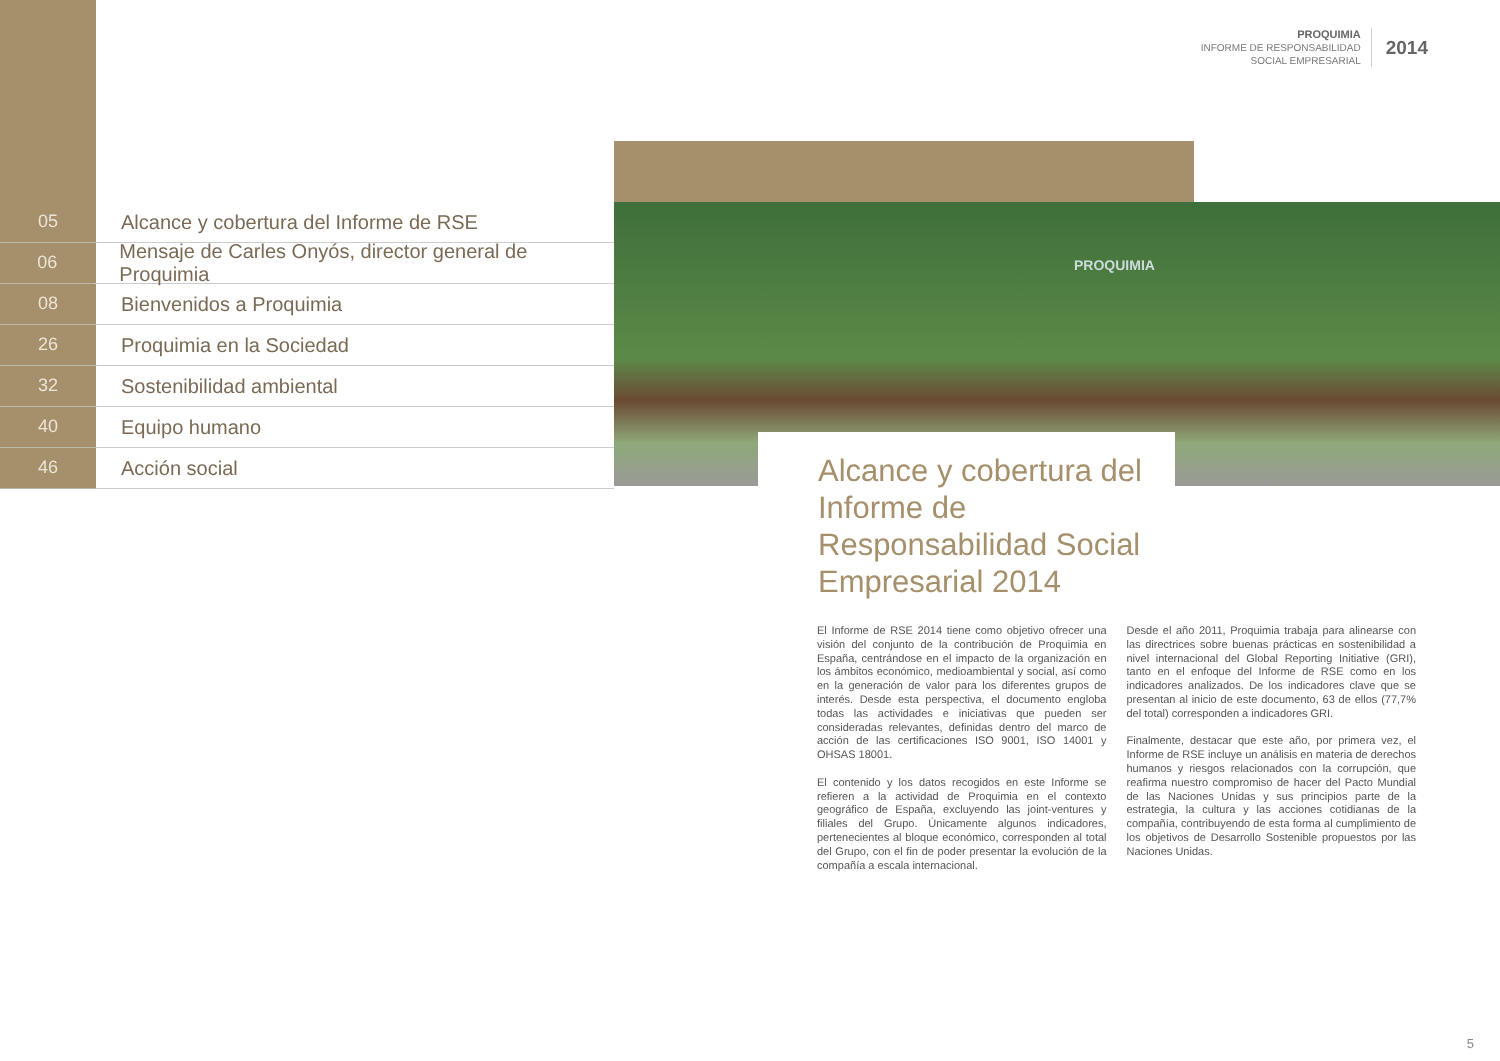PROQUIMIA
PROQUIMIA
INFORME DE RESPONSABILIDAD
SOCIAL EMPRESARIAL
2014
05
Alcance y cobertura del Informe de RSE
06
Mensaje de Carles Onyós, director general de Proquimia
08
Bienvenidos a Proquimia
26
Proquimia en la Sociedad
32
Sostenibilidad ambiental
40
Equipo humano
46
Acción social
Alcance y cobertura del Informe de Responsabilidad Social Empresarial 2014
El Informe de RSE 2014 tiene como objetivo ofrecer una visión del conjunto de la contribución de Proquimia en España, centrándose en el impacto de la organización en los ámbitos económico, medioambiental y social, así como en la generación de valor para los diferentes grupos de interés. Desde esta perspectiva, el documento engloba todas las actividades e iniciativas que pueden ser consideradas relevantes, definidas dentro del marco de acción de las certificaciones ISO 9001, ISO 14001 y OHSAS 18001.
El contenido y los datos recogidos en este Informe se refieren a la actividad de Proquimia en el contexto geográfico de España, excluyendo las joint-ventures y filiales del Grupo. Únicamente algunos indicadores, pertenecientes al bloque económico, corresponden al total del Grupo, con el fin de poder presentar la evolución de la compañía a escala internacional.
Desde el año 2011, Proquimia trabaja para alinearse con las directrices sobre buenas prácticas en sostenibilidad a nivel internacional del Global Reporting Initiative (GRI), tanto en el enfoque del Informe de RSE como en los indicadores analizados. De los indicadores clave que se presentan al inicio de este documento, 63 de ellos (77,7% del total) corresponden a indicadores GRI.
Finalmente, destacar que este año, por primera vez, el Informe de RSE incluye un análisis en materia de derechos humanos y riesgos relacionados con la corrupción, que reafirma nuestro compromiso de hacer del Pacto Mundial de las Naciones Unidas y sus principios parte de la estrategia, la cultura y las acciones cotidianas de la compañía, contribuyendo de esta forma al cumplimiento de los objetivos de Desarrollo Sostenible propuestos por las Naciones Unidas.
5